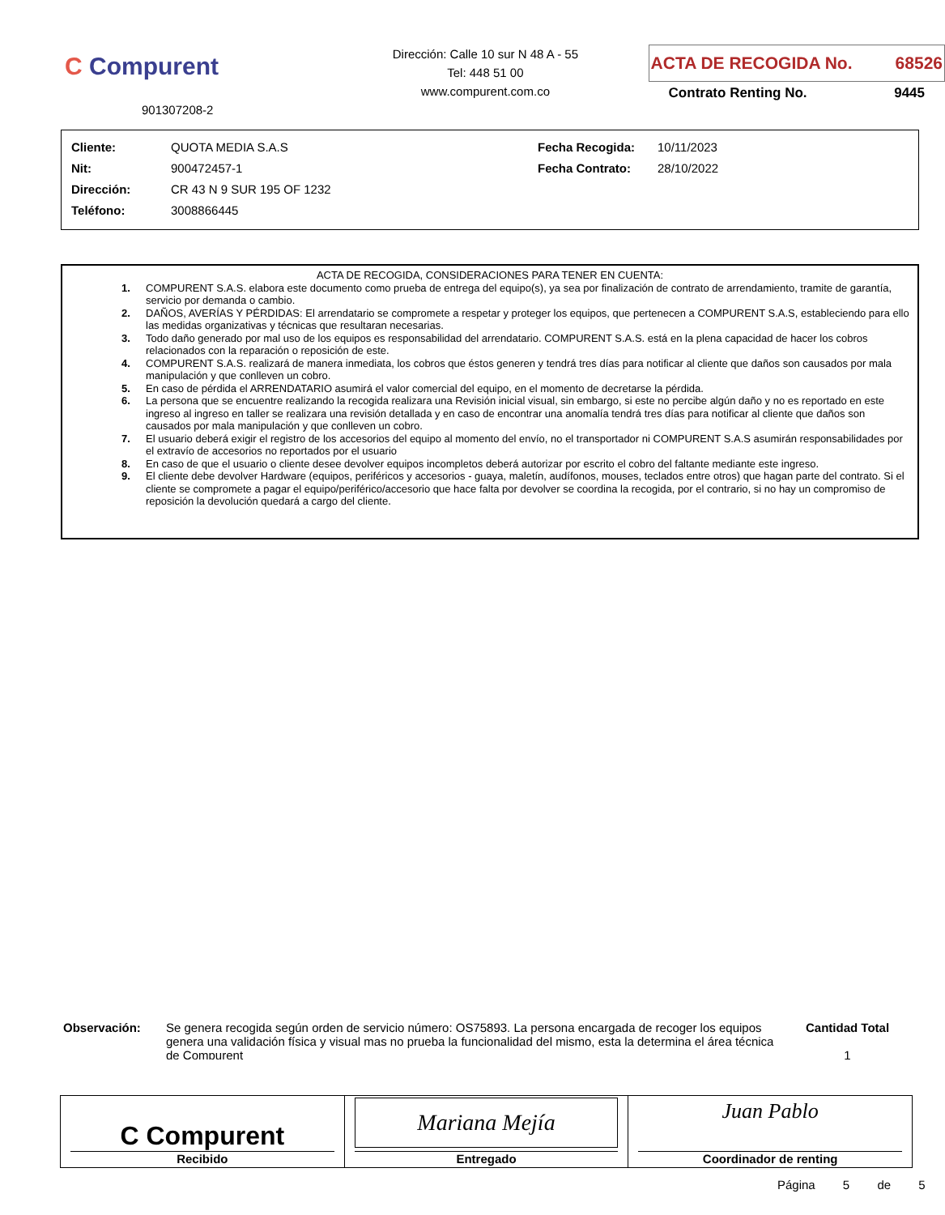C Compurent
901307208-2
Dirección: Calle 10 sur N 48 A - 55
Tel: 448 51 00
www.compurent.com.co
ACTA DE RECOGIDA No. 68526
Contrato Renting No. 9445
| Cliente: | QUOTA MEDIA S.A.S | Fecha Recogida: | 10/11/2023 |
| Nit: | 900472457-1 | Fecha Contrato: | 28/10/2022 |
| Dirección: | CR 43 N 9 SUR 195 OF 1232 | | |
| Teléfono: | 3008866445 | | |
ACTA DE RECOGIDA, CONSIDERACIONES PARA TENER EN CUENTA:
1. COMPURENT S.A.S. elabora este documento como prueba de entrega del equipo(s), ya sea por finalización de contrato de arrendamiento, tramite de garantía, servicio por demanda o cambio.
2. DAÑOS, AVERÍAS Y PÉRDIDAS: El arrendatario se compromete a respetar y proteger los equipos, que pertenecen a COMPURENT S.A.S, estableciendo para ello las medidas organizativas y técnicas que resultaran necesarias.
3. Todo daño generado por mal uso de los equipos es responsabilidad del arrendatario. COMPURENT S.A.S. está en la plena capacidad de hacer los cobros relacionados con la reparación o reposición de este.
4. COMPURENT S.A.S. realizará de manera inmediata, los cobros que éstos generen y tendrá tres días para notificar al cliente que daños son causados por mala manipulación y que conlleven un cobro.
5. En caso de pérdida el ARRENDATARIO asumirá el valor comercial del equipo, en el momento de decretarse la pérdida.
6. La persona que se encuentre realizando la recogida realizara una Revisión inicial visual, sin embargo, si este no percibe algún daño y no es reportado en este ingreso al ingreso en taller se realizara una revisión detallada y en caso de encontrar una anomalía tendrá tres días para notificar al cliente que daños son causados por mala manipulación y que conlleven un cobro.
7. El usuario deberá exigir el registro de los accesorios del equipo al momento del envío, no el transportador ni COMPURENT S.A.S asumirán responsabilidades por el extravío de accesorios no reportados por el usuario
8. En caso de que el usuario o cliente desee devolver equipos incompletos deberá autorizar por escrito el cobro del faltante mediante este ingreso.
9. El cliente debe devolver Hardware (equipos, periféricos y accesorios - guaya, maletín, audífonos, mouses, teclados entre otros) que hagan parte del contrato. Si el cliente se compromete a pagar el equipo/periférico/accesorio que hace falta por devolver se coordina la recogida, por el contrario, si no hay un compromiso de reposición la devolución quedará a cargo del cliente.
Observación:
Se genera recogida según orden de servicio número: OS75893. La persona encargada de recoger los equipos genera una validación física y visual mas no prueba la funcionalidad del mismo, esta la determina el área técnica de Compurent
Cantidad Total
1
| C Compurent Recibido | Mariana Mejía Entregado | Juan Pablo Coordinador de renting |
Página 5 de 5